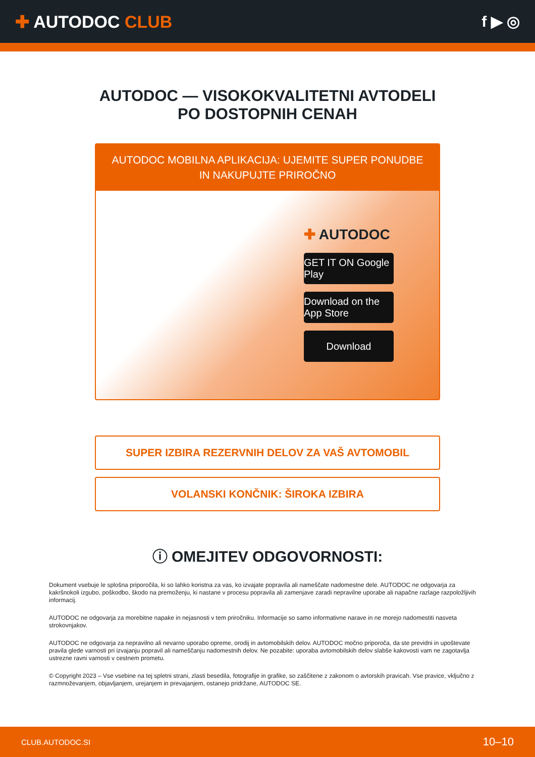✚ AUTODOC CLUB f ▶ ◎
AUTODOC — VISOKOKVALITETNI AVTODELI PO DOSTOPNIH CENAH
AUTODOC MOBILNA APLIKACIJA: UJEMITE SUPER PONUDBE IN NAKUPUJTE PRIROČNO
✚ AUTODOC
GET IT ON Google Play
Download on the App Store
Download
SUPER IZBIRA REZERVNIH DELOV ZA VAŠ AVTOMOBIL
VOLANSKI KONČNIK: ŠIROKA IZBIRA
ⓘ OMEJITEV ODGOVORNOSTI:
Dokument vsebuje le splošna priporočila, ki so lahko koristna za vas, ko izvajate popravila ali nameščate nadomestne dele. AUTODOC ne odgovarja za kakršnokoli izgubo, poškodbo, škodo na premoženju, ki nastane v procesu popravila ali zamenjave zaradi nepravilne uporabe ali napačne razlage razpoložljivih informacij.
AUTODOC ne odgovarja za morebitne napake in nejasnosti v tem priročniku. Informacije so samo informativne narave in ne morejo nadomestiti nasveta strokovnjakov.
AUTODOC ne odgovarja za nepravilno ali nevarno uporabo opreme, orodij in avtomobilskih delov. AUTODOC močno priporoča, da ste previdni in upoštevate pravila glede varnosti pri izvajanju popravil ali nameščanju nadomestnih delov. Ne pozabite: uporaba avtomobilskih delov slabše kakovosti vam ne zagotavlja ustrezne ravni varnosti v cestnem prometu.
© Copyright 2023 – Vse vsebine na tej spletni strani, zlasti besedila, fotografije in grafike, so zaščitene z zakonom o avtorskih pravicah. Vse pravice, vključno z razmnoževanjem, objavljanjem, urejanjem in prevajanjem, ostanejo pridržane, AUTODOC SE.
CLUB.AUTODOC.SI 10–10